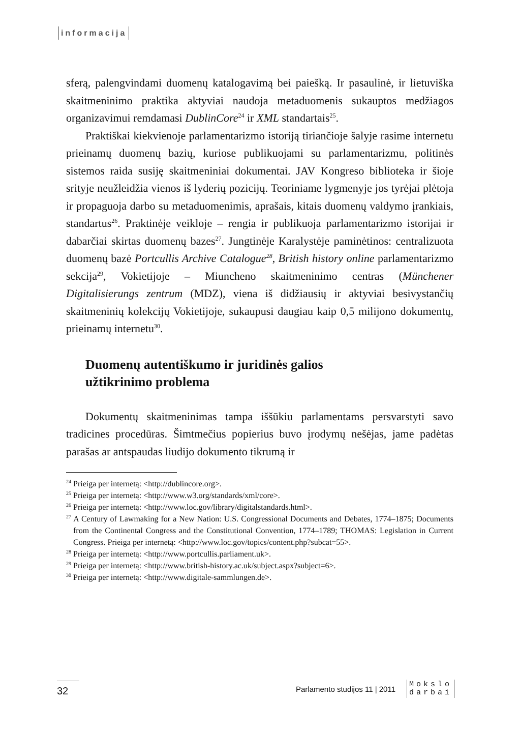informacija
sferą, palengvindami duomenų katalogavimą bei paiešką. Ir pasaulinė, ir lietuviška skaitmeninimo praktika aktyviai naudoja metaduomenis sukauptos medžiagos organizavimui remdamasi DublinCore<sup>24</sup> ir XML standartais<sup>25</sup>.
Praktiškai kiekvienoje parlamentarizmo istoriją tiriančioje šalyje rasime internetu prieinamų duomenų bazių, kuriose publikuojami su parlamentarizmu, politinės sistemos raida susiję skaitmeniniai dokumentai. JAV Kongreso biblioteka ir šioje srityje neužleidžia vienos iš lyderių pozicijų. Teoriniame lygmenyje jos tyrėjai plėtoja ir propaguoja darbo su metaduomenimis, aprašais, kitais duomenų valdymo įrankiais, standartus<sup>26</sup>. Praktinėje veikloje – rengia ir publikuoja parlamentarizmo istorijai ir dabarčiai skirtas duomenų bazes<sup>27</sup>. Jungtinėje Karalystėje paminėtinos: centralizuota duomenų bazė Portcullis Archive Catalogue<sup>28</sup>, British history online parlamentarizmo sekcija<sup>29</sup>, Vokietijoje – Miuncheno skaitmeninimo centras (Münchener Digitalisierungs zentrum (MDZ), viena iš didžiausių ir aktyviai besivystančių skaitmeninių kolekcijų Vokietijoje, sukaupusi daugiau kaip 0,5 milijono dokumentų, prieinamų internetu<sup>30</sup>.
Duomenų autentiškumo ir juridinės galios
užtikrinimo problema
Dokumentų skaitmeninimas tampa iššūkiu parlamentams persvarstyti savo tradicines procedūras. Šimtmečius popierius buvo įrodymų nešėjas, jame padėtas parašas ar antspaudas liudijo dokumento tikrumą ir
<sup>24</sup> Prieiga per internetą: <http://dublincore.org>.
<sup>25</sup> Prieiga per internetą: <http://www.w3.org/standards/xml/core>.
<sup>26</sup> Prieiga per internetą: <http://www.loc.gov/library/digitalstandards.html>.
<sup>27</sup> A Century of Lawmaking for a New Nation: U.S. Congressional Documents and Debates, 1774–1875; Documents from the Continental Congress and the Constitutional Convention, 1774–1789; THOMAS: Legislation in Current Congress. Prieiga per internetą: <http://www.loc.gov/topics/content.php?subcat=55>.
<sup>28</sup> Prieiga per internetą: <http://www.portcullis.parliament.uk>.
<sup>29</sup> Prieiga per internetą: <http://www.british-history.ac.uk/subject.aspx?subject=6>.
<sup>30</sup> Prieiga per internetą: <http://www.digitale-sammlungen.de>.
32
Parlamento studijos 11 | 2011
Mokslo
darbai